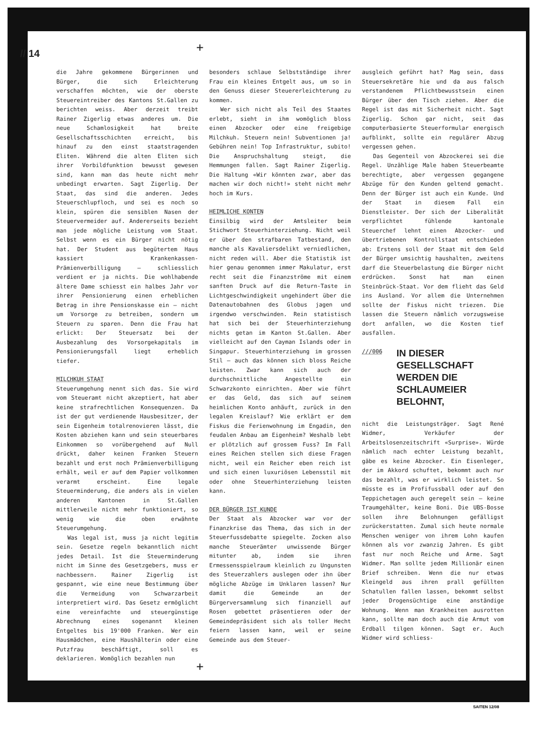// 14 +
die Jahre gekommene Bürgerinnen und Bürger, die sich Erleichterung verschaffen möchten, wie der oberste Steuereintreiber des Kantons St.Gallen zu berichten weiss. Aber derzeit treibt Rainer Zigerlig etwas anderes um. Die neue Schamlosigkeit hat breite Gesellschaftsschichten erreicht, bis hinauf zu den einst staatstragenden Eliten. Während die alten Eliten sich ihrer Vorbildfunktion bewusst gewesen sind, kann man das heute nicht mehr unbedingt erwarten. Sagt Zigerlig. Der Staat, das sind die anderen. Jedes Steuerschlupfloch, und sei es noch so klein, spüren die sensiblen Nasen der Steuervermeider auf. Andererseits bezieht man jede mögliche Leistung vom Staat. Selbst wenn es ein Bürger nicht nötig hat. Der Student aus begütertem Haus kassiert Krankenkassen-Prämienverbilligung – schliesslich verdient er ja nichts. Die wohlhabende ältere Dame schiesst ein halbes Jahr vor ihrer Pensionierung einen erheblichen Betrag in ihre Pensionskasse ein – nicht um Vorsorge zu betreiben, sondern um Steuern zu sparen. Denn die Frau hat erlickt: Der Steuersatz bei der Ausbezahlung des Vorsorgekapitals im Pensionierungsfall liegt erheblich tiefer.
MILCHKUH STAAT
Steuerumgehung nennt sich das. Sie wird vom Steueramt nicht akzeptiert, hat aber keine strafrechtlichen Konsequenzen. Da ist der gut verdienende Hausbesitzer, der sein Eigenheim totalrenovieren lässt, die Kosten abziehen kann und sein steuerbares Einkommen so vorübergehend auf Null drückt, daher keinen Franken Steuern bezahlt und erst noch Prämienverbilligung erhält, weil er auf dem Papier vollkommen verarmt erscheint. Eine legale Steuerminderung, die anders als in vielen anderen Kantonen in St.Gallen mittlerweile nicht mehr funktioniert, so wenig wie die oben erwähnte Steuerumgehung.
Was legal ist, muss ja nicht legitim sein. Gesetze regeln bekanntlich nicht jedes Detail. Ist die Steuerminderung nicht im Sinne des Gesetzgebers, muss er nachbessern. Rainer Zigerlig ist gespannt, wie eine neue Bestimmung über die Vermeidung von Schwarzarbeit interpretiert wird. Das Gesetz ermöglicht eine vereinfachte und steuergünstige Abrechnung eines sogenannt kleinen Entgeltes bis 19'000 Franken. Wer ein Hausmädchen, eine Haushälterin oder eine Putzfrau beschäftigt, soll es deklarieren. Womöglich bezahlen nun
besonders schlaue Selbstständige ihrer Frau ein kleines Entgelt aus, um so in den Genuss dieser Steuererleichterung zu kommen.
Wer sich nicht als Teil des Staates erlebt, sieht in ihm womöglich bloss einen Abzocker oder eine freigebige Milchkuh. Steuern nein! Subventionen ja! Gebühren nein! Top Infrastruktur, subito! Die Anspruchshaltung steigt, die Hemmungen fallen. Sagt Rainer Zigerlig. Die Haltung «Wir könnten zwar, aber das machen wir doch nicht!» steht nicht mehr hoch im Kurs.
HEIMLICHE KONTEN
Einsilbig wird der Amtsleiter beim Stichwort Steuerhinterziehung. Nicht weil er über den strafbaren Tatbestand, den manche als Kavaliersdelikt verniedlichen, nicht reden will. Aber die Statistik ist hier genau genommen immer Makulatur, erst recht seit die Finanzströme mit einem sanften Druck auf die Return-Taste in Lichtgeschwindigkeit ungehindert über die Datenautobahnen des Globus jagen und irgendwo verschwinden. Rein statistisch hat sich bei der Steuerhinterziehung nichts getan im Kanton St.Gallen. Aber vielleicht auf den Cayman Islands oder in Singapur. Steuerhinterziehung im grossen Stil – auch das können sich bloss Reiche leisten. Zwar kann sich auch der durchschnittliche Angestellte ein Schwarzkonto einrichten. Aber wie führt er das Geld, das sich auf seinem heimlichen Konto anhäuft, zurück in den legalen Kreislauf? Wie erklärt er dem Fiskus die Ferienwohnung im Engadin, den feudalen Anbau am Eigenheim? Weshalb lebt er plötzlich auf grossem Fuss? Im Fall eines Reichen stellen sich diese Fragen nicht, weil ein Reicher eben reich ist und sich einen luxuriösen Lebensstil mit oder ohne Steuerhinterziehung leisten kann.
DER BÜRGER IST KUNDE
Der Staat als Abzocker war vor der Finanzkrise das Thema, das sich in der Steuerfussdebatte spiegelte. Zocken also manche Steuerämter unwissende Bürger mitunter ab, indem sie ihren Ermessensspielraum kleinlich zu Ungunsten des Steuerzahlers auslegen oder ihn über mögliche Abzüge im Unklaren lassen? Nur damit die Gemeinde an der Bürgerversammlung sich finanziell auf Rosen gebettet präsentieren oder der Gemeindepräsident sich als toller Hecht feiern lassen kann, weil er seine Gemeinde aus dem Steuer-
ausgleich geführt hat? Mag sein, dass Steuersekretäre hie und da aus falsch verstandenem Pflichtbewusstsein einen Bürger über den Tisch ziehen. Aber die Regel ist das mit Sicherheit nicht. Sagt Zigerlig. Schon gar nicht, seit das computerbasierte Steuerformular energisch aufblinkt, sollte ein regulärer Abzug vergessen gehen.
Das Gegenteil von Abzockerei sei die Regel. Unzählige Male haben Steuerbeamte berechtigte, aber vergessen gegangene Abzüge für den Kunden geltend gemacht. Denn der Bürger ist auch ein Kunde. Und der Staat in diesem Fall ein Dienstleister. Der sich der Liberalität verpflichtet fühlende kantonale Steuerchef lehnt einen Abzocker- und übertriebenen Kontrollstaat entschieden ab: Erstens soll der Staat mit dem Geld der Bürger umsichtig haushalten, zweitens darf die Steuerbelastung die Bürger nicht erdrücken. Sonst hat man einen Steinbrück-Staat. Vor dem flieht das Geld ins Ausland. Vor allem die Unternehmen sollte der Fiskus nicht triezen. Die lassen die Steuern nämlich vorzugsweise dort anfallen, wo die Kosten tief ausfallen.
///006 IN DIESER GESELLSCHAFT WERDEN DIE SCHLAUMEIER BELOHNT,
nicht die Leistungsträger. Sagt René Widmer, Verkäufer der Arbeitslosenzeitschrift «Surprise». Würde nämlich nach echter Leistung bezahlt, gäbe es keine Abzocker. Ein Eisenleger, der im Akkord schuftet, bekommt auch nur das bezahlt, was er wirklich leistet. So müsste es im Profifussball oder auf den Teppichetagen auch geregelt sein – keine Traumgehälter, keine Boni. Die UBS-Bosse sollen ihre Belohnungen gefälligst zurückerstatten. Zumal sich heute normale Menschen weniger von ihrem Lohn kaufen können als vor zwanzig Jahren. Es gibt fast nur noch Reiche und Arme. Sagt Widmer. Man sollte jedem Millionär einen Brief schreiben. Wenn die nur etwas Kleingeld aus ihren prall gefüllten Schatullen fallen lassen, bekommt selbst jeder Drogensüchtige eine anständige Wohnung. Wenn man Krankheiten ausrotten kann, sollte man doch auch die Armut vom Erdball tilgen können. Sagt er. Auch Widmer wird schliess-
+
SAITEN 12/08